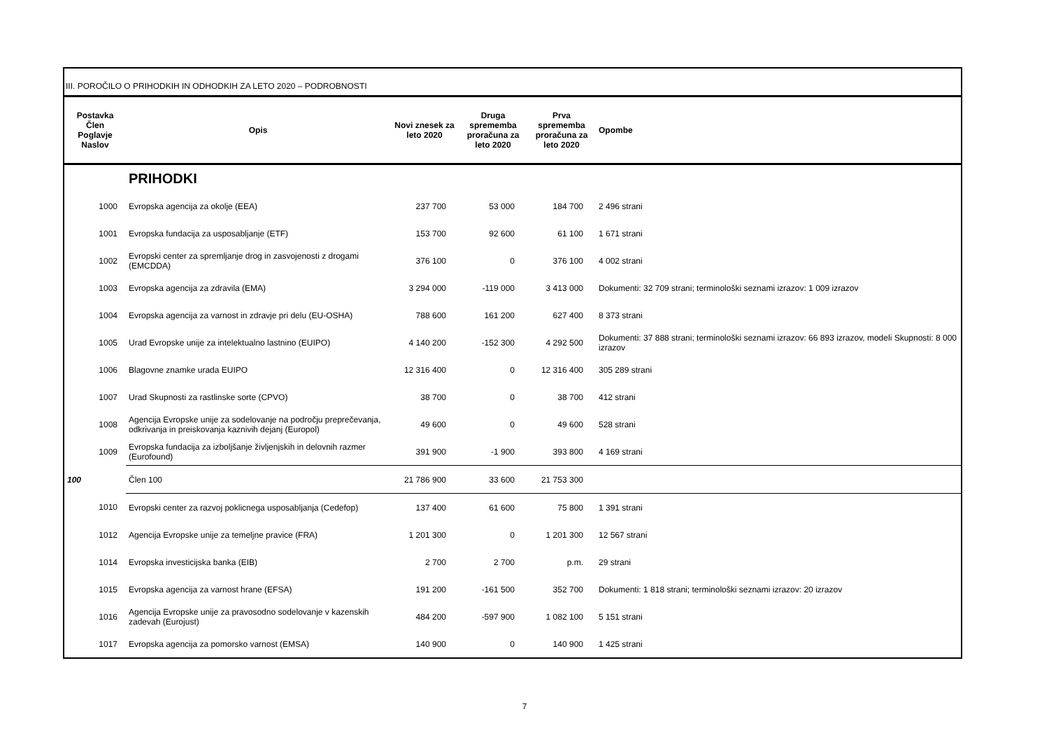III. POROČILO O PRIHODKIH IN ODHODKIH ZA LETO 2020 – PODROBNOSTI
| Postavka Člen Poglavje Naslov | Opis | Novi znesek za leto 2020 | Druga sprememba proračuna za leto 2020 | Prva sprememba proračuna za leto 2020 | Opombe |
| --- | --- | --- | --- | --- | --- |
| | PRIHODKI | | | | |
| 1000 | Evropska agencija za okolje (EEA) | 237 700 | 53 000 | 184 700 | 2 496 strani |
| 1001 | Evropska fundacija za usposabljanje (ETF) | 153 700 | 92 600 | 61 100 | 1 671 strani |
| 1002 | Evropski center za spremljanje drog in zasvojenosti z drogami (EMCDDA) | 376 100 | 0 | 376 100 | 4 002 strani |
| 1003 | Evropska agencija za zdravila (EMA) | 3 294 000 | -119 000 | 3 413 000 | Dokumenti: 32 709 strani; terminološki seznami izrazov: 1 009 izrazov |
| 1004 | Evropska agencija za varnost in zdravje pri delu (EU-OSHA) | 788 600 | 161 200 | 627 400 | 8 373 strani |
| 1005 | Urad Evropske unije za intelektualno lastnino (EUIPO) | 4 140 200 | -152 300 | 4 292 500 | Dokumenti: 37 888 strani; terminološki seznami izrazov: 66 893 izrazov, modeli Skupnosti: 8 000 izrazov |
| 1006 | Blagovne znamke urada EUIPO | 12 316 400 | 0 | 12 316 400 | 305 289 strani |
| 1007 | Urad Skupnosti za rastlinske sorte (CPVO) | 38 700 | 0 | 38 700 | 412 strani |
| 1008 | Agencija Evropske unije za sodelovanje na področju preprečevanja, odkrivanja in preiskovanja kaznivih dejanj (Europol) | 49 600 | 0 | 49 600 | 528 strani |
| 1009 | Evropska fundacija za izboljšanje življenjskih in delovnih razmer (Eurofound) | 391 900 | -1 900 | 393 800 | 4 169 strani |
| 100 | Člen 100 | 21 786 900 | 33 600 | 21 753 300 | |
| 1010 | Evropski center za razvoj poklicnega usposabljanja (Cedefop) | 137 400 | 61 600 | 75 800 | 1 391 strani |
| 1012 | Agencija Evropske unije za temeljne pravice (FRA) | 1 201 300 | 0 | 1 201 300 | 12 567 strani |
| 1014 | Evropska investicijska banka (EIB) | 2 700 | 2 700 | p.m. | 29 strani |
| 1015 | Evropska agencija za varnost hrane (EFSA) | 191 200 | -161 500 | 352 700 | Dokumenti: 1 818 strani; terminološki seznami izrazov: 20 izrazov |
| 1016 | Agencija Evropske unije za pravosodno sodelovanje v kazenskih zadevah (Eurojust) | 484 200 | -597 900 | 1 082 100 | 5 151 strani |
| 1017 | Evropska agencija za pomorsko varnost (EMSA) | 140 900 | 0 | 140 900 | 1 425 strani |
7